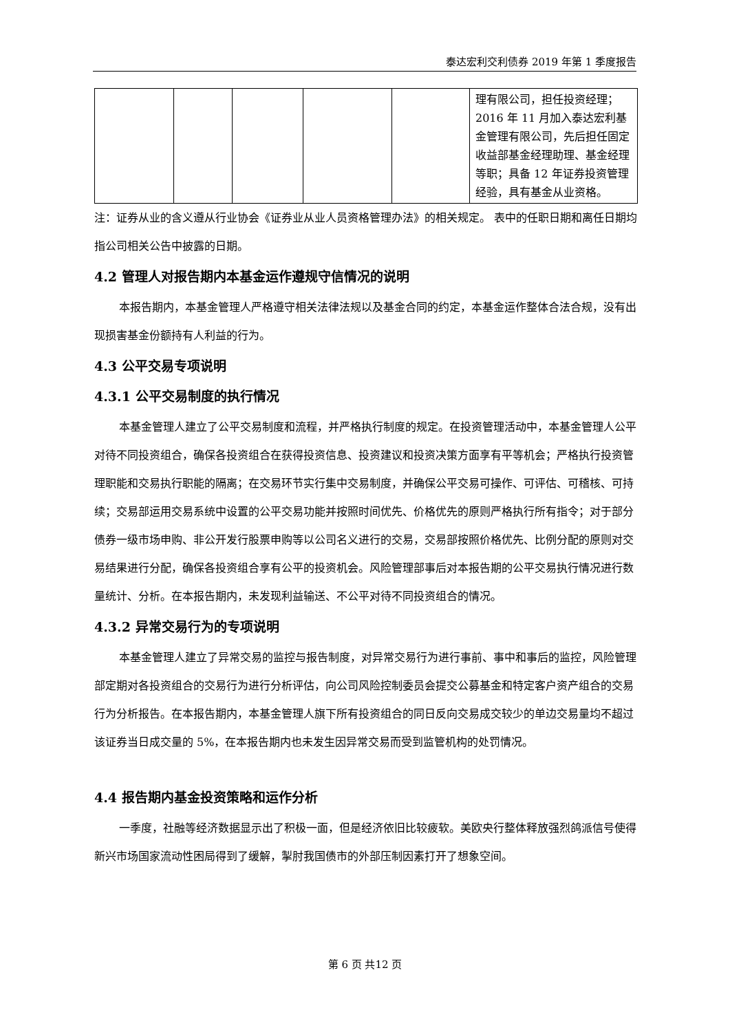泰达宏利交利债券 2019 年第 1 季度报告
| | | | | | 理有限公司，担任投资经理；2016 年 11 月加入泰达宏利基金管理有限公司，先后担任固定收益部基金经理助理、基金经理等职；具备 12 年证券投资管理经验，具有基金从业资格。 |
注：证券从业的含义遵从行业协会《证券业从业人员资格管理办法》的相关规定。 表中的任职日期和离任日期均指公司相关公告中披露的日期。
4.2 管理人对报告期内本基金运作遵规守信情况的说明
本报告期内，本基金管理人严格遵守相关法律法规以及基金合同的约定，本基金运作整体合法合规，没有出现损害基金份额持有人利益的行为。
4.3 公平交易专项说明
4.3.1 公平交易制度的执行情况
本基金管理人建立了公平交易制度和流程，并严格执行制度的规定。在投资管理活动中，本基金管理人公平对待不同投资组合，确保各投资组合在获得投资信息、投资建议和投资决策方面享有平等机会；严格执行投资管理职能和交易执行职能的隔离；在交易环节实行集中交易制度，并确保公平交易可操作、可评估、可稽核、可持续；交易部运用交易系统中设置的公平交易功能并按照时间优先、价格优先的原则严格执行所有指令；对于部分债券一级市场申购、非公开发行股票申购等以公司名义进行的交易，交易部按照价格优先、比例分配的原则对交易结果进行分配，确保各投资组合享有公平的投资机会。风险管理部事后对本报告期的公平交易执行情况进行数量统计、分析。在本报告期内，未发现利益输送、不公平对待不同投资组合的情况。
4.3.2 异常交易行为的专项说明
本基金管理人建立了异常交易的监控与报告制度，对异常交易行为进行事前、事中和事后的监控，风险管理部定期对各投资组合的交易行为进行分析评估，向公司风险控制委员会提交公募基金和特定客户资产组合的交易行为分析报告。在本报告期内，本基金管理人旗下所有投资组合的同日反向交易成交较少的单边交易量均不超过该证券当日成交量的 5%，在本报告期内也未发生因异常交易而受到监管机构的处罚情况。
4.4 报告期内基金投资策略和运作分析
一季度，社融等经济数据显示出了积极一面，但是经济依旧比较疲软。美欧央行整体释放强烈鸽派信号使得新兴市场国家流动性困局得到了缓解，掣肘我国债市的外部压制因素打开了想象空间。
第 6 页 共12 页